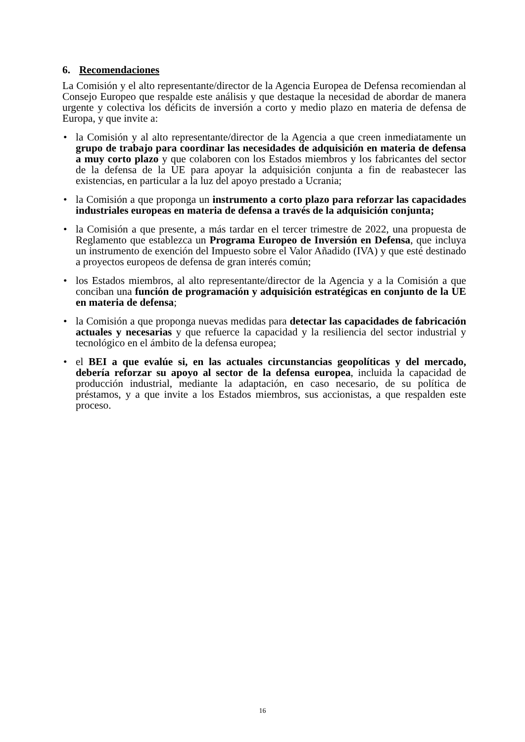6. Recomendaciones
La Comisión y el alto representante/director de la Agencia Europea de Defensa recomiendan al Consejo Europeo que respalde este análisis y que destaque la necesidad de abordar de manera urgente y colectiva los déficits de inversión a corto y medio plazo en materia de defensa de Europa, y que invite a:
• la Comisión y al alto representante/director de la Agencia a que creen inmediatamente un grupo de trabajo para coordinar las necesidades de adquisición en materia de defensa a muy corto plazo y que colaboren con los Estados miembros y los fabricantes del sector de la defensa de la UE para apoyar la adquisición conjunta a fin de reabastecer las existencias, en particular a la luz del apoyo prestado a Ucrania;
• la Comisión a que proponga un instrumento a corto plazo para reforzar las capacidades industriales europeas en materia de defensa a través de la adquisición conjunta;
• la Comisión a que presente, a más tardar en el tercer trimestre de 2022, una propuesta de Reglamento que establezca un Programa Europeo de Inversión en Defensa, que incluya un instrumento de exención del Impuesto sobre el Valor Añadido (IVA) y que esté destinado a proyectos europeos de defensa de gran interés común;
• los Estados miembros, al alto representante/director de la Agencia y a la Comisión a que conciban una función de programación y adquisición estratégicas en conjunto de la UE en materia de defensa;
• la Comisión a que proponga nuevas medidas para detectar las capacidades de fabricación actuales y necesarias y que refuerce la capacidad y la resiliencia del sector industrial y tecnológico en el ámbito de la defensa europea;
• el BEI a que evalúe si, en las actuales circunstancias geopolíticas y del mercado, debería reforzar su apoyo al sector de la defensa europea, incluida la capacidad de producción industrial, mediante la adaptación, en caso necesario, de su política de préstamos, y a que invite a los Estados miembros, sus accionistas, a que respalden este proceso.
16